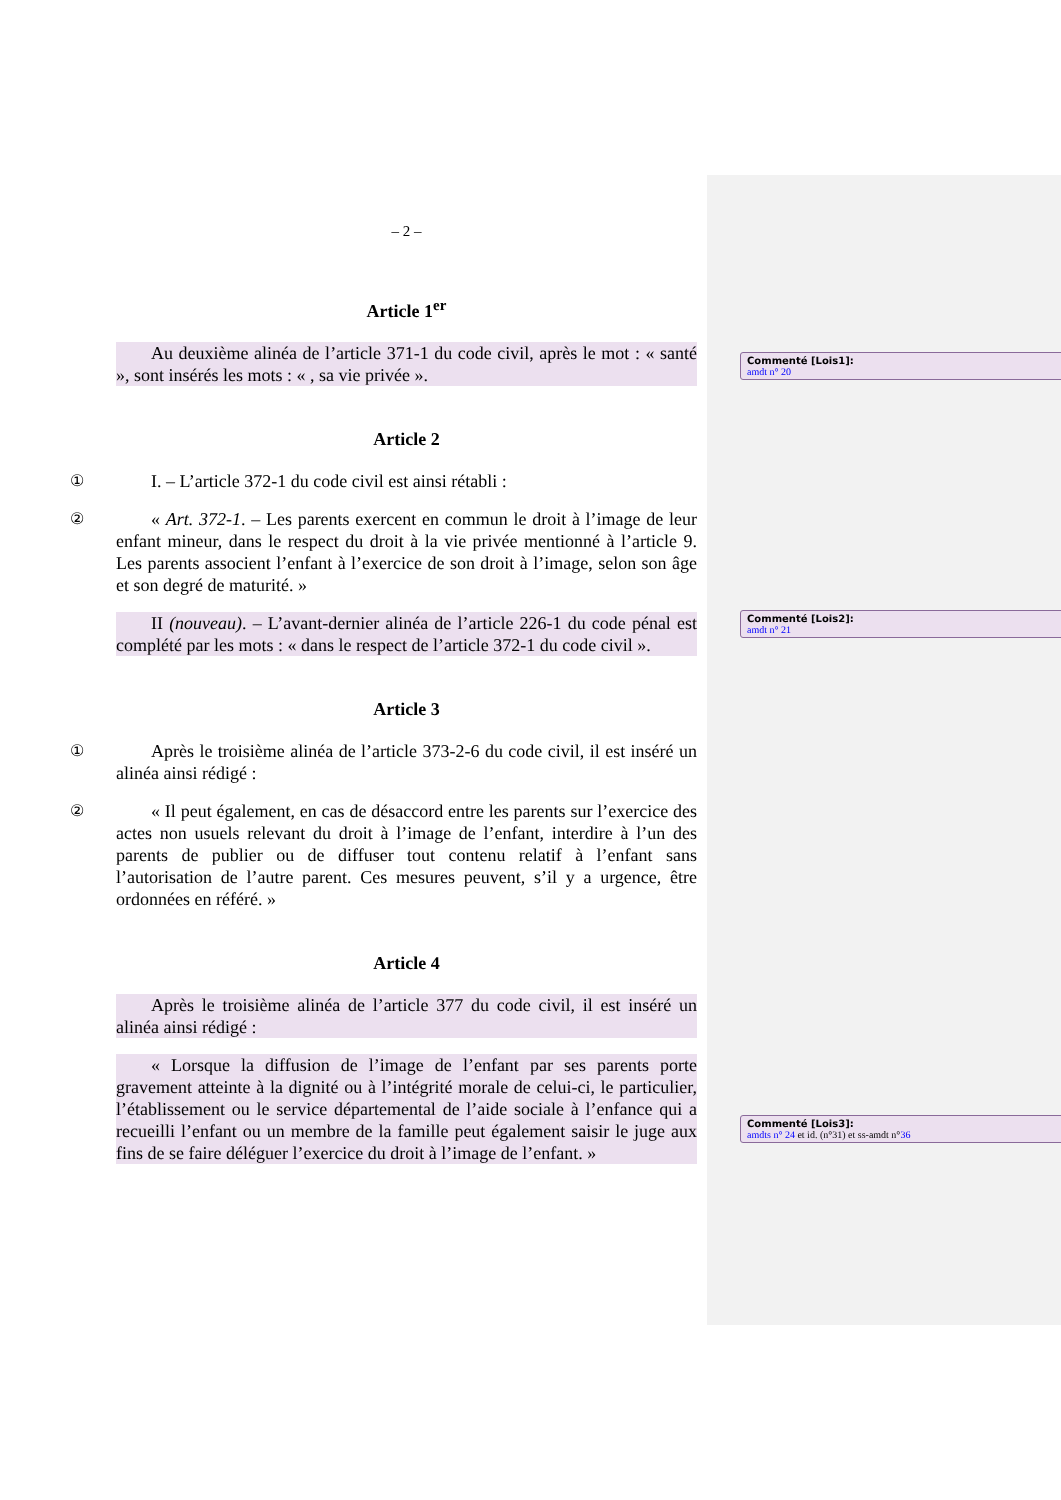– 2 –
Article 1<sup>er</sup>
Au deuxième alinéa de l’article 371-1 du code civil, après le mot : « santé », sont insérés les mots : « , sa vie privée ».
Article 2
① I. – L’article 372-1 du code civil est ainsi rétabli :
② « Art. 372-1. – Les parents exercent en commun le droit à l’image de leur enfant mineur, dans le respect du droit à la vie privée mentionné à l’article 9. Les parents associent l’enfant à l’exercice de son droit à l’image, selon son âge et son degré de maturité. »
II (nouveau). – L’avant-dernier alinéa de l’article 226-1 du code pénal est complété par les mots : « dans le respect de l’article 372-1 du code civil ».
Article 3
① Après le troisième alinéa de l’article 373-2-6 du code civil, il est inséré un alinéa ainsi rédigé :
② « Il peut également, en cas de désaccord entre les parents sur l’exercice des actes non usuels relevant du droit à l’image de l’enfant, interdire à l’un des parents de publier ou de diffuser tout contenu relatif à l’enfant sans l’autorisation de l’autre parent. Ces mesures peuvent, s’il y a urgence, être ordonnées en référé. »
Article 4
Après le troisième alinéa de l’article 377 du code civil, il est inséré un alinéa ainsi rédigé :
« Lorsque la diffusion de l’image de l’enfant par ses parents porte gravement atteinte à la dignité ou à l’intégrité morale de celui-ci, le particulier, l’établissement ou le service départemental de l’aide sociale à l’enfance qui a recueilli l’enfant ou un membre de la famille peut également saisir le juge aux fins de se faire déléguer l’exercice du droit à l’image de l’enfant. »
Commenté [Lois1]:
amdt n° 20
Commenté [Lois2]:
amdt n° 21
Commenté [Lois3]:
amdts n° 24 et id. (n°31) et ss-amdt n°36